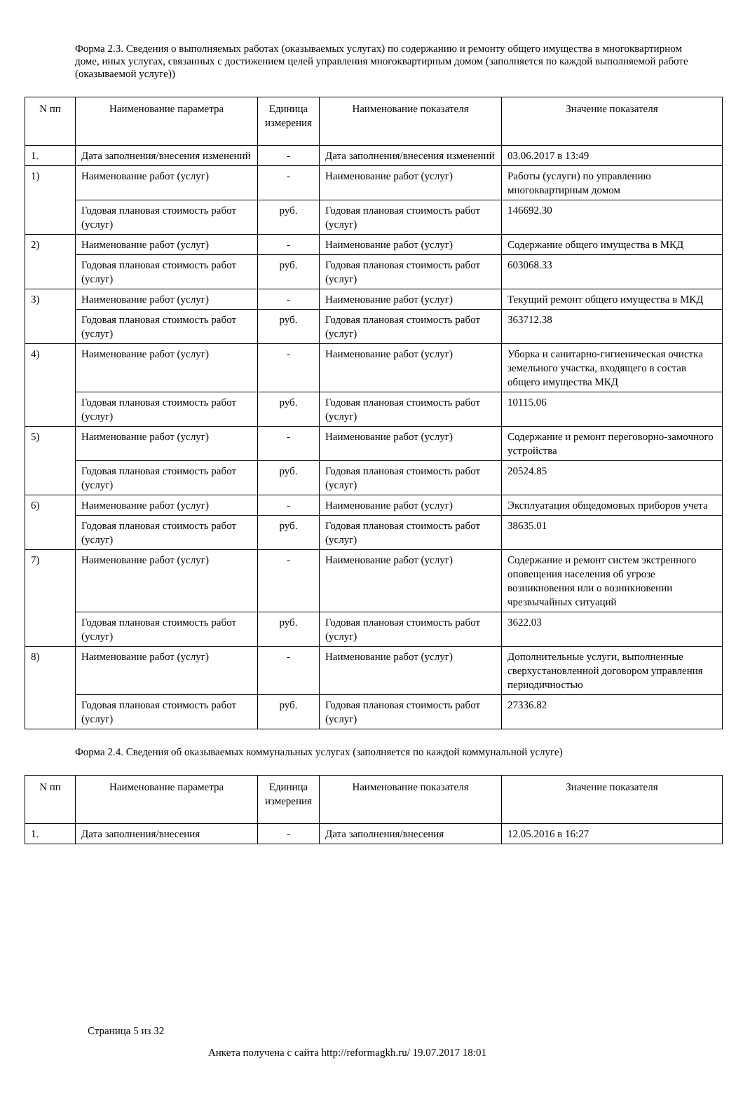Форма 2.3. Сведения о выполняемых работах (оказываемых услугах) по содержанию и ремонту общего имущества в многоквартирном доме, иных услугах, связанных с достижением целей управления многоквартирным домом (заполняется по каждой выполняемой работе (оказываемой услуге))
| N пп | Наименование параметра | Единица измерения | Наименование показателя | Значение показателя |
| --- | --- | --- | --- | --- |
| 1. | Дата заполнения/внесения изменений | - | Дата заполнения/внесения изменений | 03.06.2017 в 13:49 |
| 1) | Наименование работ (услуг) | - | Наименование работ (услуг) | Работы (услуги) по управлению многоквартирным домом |
| | Годовая плановая стоимость работ (услуг) | руб. | Годовая плановая стоимость работ (услуг) | 146692.30 |
| 2) | Наименование работ (услуг) | - | Наименование работ (услуг) | Содержание общего имущества в МКД |
| | Годовая плановая стоимость работ (услуг) | руб. | Годовая плановая стоимость работ (услуг) | 603068.33 |
| 3) | Наименование работ (услуг) | - | Наименование работ (услуг) | Текущий ремонт общего имущества в МКД |
| | Годовая плановая стоимость работ (услуг) | руб. | Годовая плановая стоимость работ (услуг) | 363712.38 |
| 4) | Наименование работ (услуг) | - | Наименование работ (услуг) | Уборка и санитарно-гигиеническая очистка земельного участка, входящего в состав общего имущества МКД |
| | Годовая плановая стоимость работ (услуг) | руб. | Годовая плановая стоимость работ (услуг) | 10115.06 |
| 5) | Наименование работ (услуг) | - | Наименование работ (услуг) | Содержание и ремонт переговорно-замочного устройства |
| | Годовая плановая стоимость работ (услуг) | руб. | Годовая плановая стоимость работ (услуг) | 20524.85 |
| 6) | Наименование работ (услуг) | - | Наименование работ (услуг) | Эксплуатация общедомовых приборов учета |
| | Годовая плановая стоимость работ (услуг) | руб. | Годовая плановая стоимость работ (услуг) | 38635.01 |
| 7) | Наименование работ (услуг) | - | Наименование работ (услуг) | Содержание и ремонт систем экстренного оповещения населения об угрозе возникновения или о возникновении чрезвычайных ситуаций |
| | Годовая плановая стоимость работ (услуг) | руб. | Годовая плановая стоимость работ (услуг) | 3622.03 |
| 8) | Наименование работ (услуг) | - | Наименование работ (услуг) | Дополнительные услуги, выполненные сверхустановленной договором управления периодичностью |
| | Годовая плановая стоимость работ (услуг) | руб. | Годовая плановая стоимость работ (услуг) | 27336.82 |
Форма 2.4. Сведения об оказываемых коммунальных услугах (заполняется по каждой коммунальной услуге)
| N пп | Наименование параметра | Единица измерения | Наименование показателя | Значение показателя |
| --- | --- | --- | --- | --- |
| 1. | Дата заполнения/внесения | - | Дата заполнения/внесения | 12.05.2016 в 16:27 |
Страница 5 из 32
Анкета получена с сайта http://reformagkh.ru/ 19.07.2017 18:01